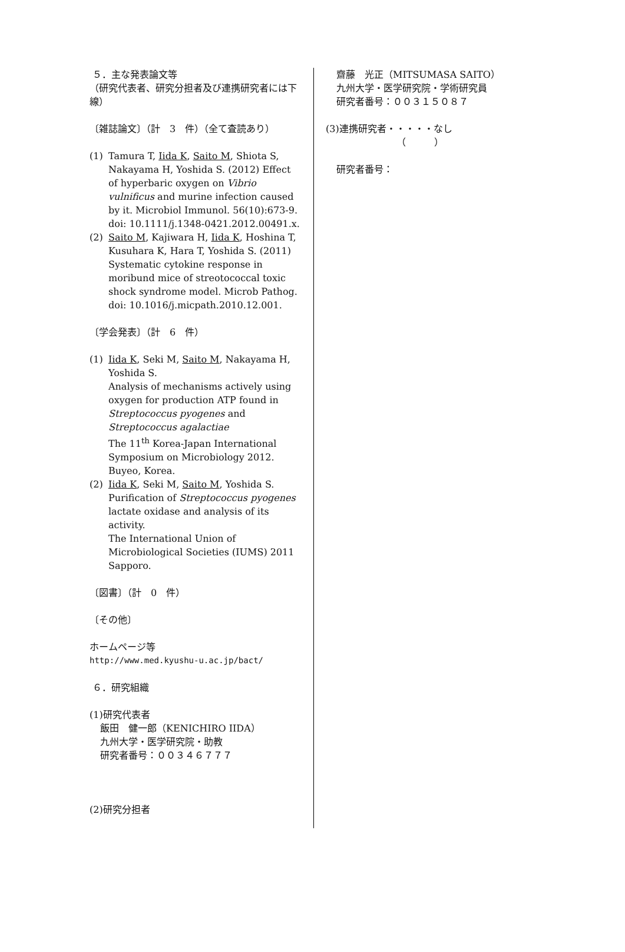５．主な発表論文等
（研究代表者、研究分担者及び連携研究者には下線）
〔雑誌論文〕（計　3　件）（全て査読あり）
(1) Tamura T, Iida K, Saito M, Shiota S, Nakayama H, Yoshida S. (2012) Effect of hyperbaric oxygen on Vibrio vulnificus and murine infection caused by it. Microbiol Immunol. 56(10):673-9. doi: 10.1111/j.1348-0421.2012.00491.x.
(2) Saito M, Kajiwara H, Iida K, Hoshina T, Kusuhara K, Hara T, Yoshida S. (2011) Systematic cytokine response in moribund mice of streotococcal toxic shock syndrome model. Microb Pathog. doi: 10.1016/j.micpath.2010.12.001.
〔学会発表〕（計　6　件）
(1) Iida K, Seki M, Saito M, Nakayama H, Yoshida S.
Analysis of mechanisms actively using oxygen for production ATP found in Streptococcus pyogenes and Streptococcus agalactiae
The 11<sup>th</sup> Korea-Japan International Symposium on Microbiology 2012. Buyeo, Korea.
(2) Iida K, Seki M, Saito M, Yoshida S.
Purification of Streptococcus pyogenes lactate oxidase and analysis of its activity.
The International Union of Microbiological Societies (IUMS) 2011 Sapporo.
〔図書〕（計　0　件）
〔その他〕
ホームページ等
http://www.med.kyushu-u.ac.jp/bact/
６．研究組織
(1)研究代表者
飯田　健一郎（KENICHIRO IIDA）
九州大学・医学研究院・助教
研究者番号：００３４６７７７
(2)研究分担者
齋藤　光正（MITSUMASA SAITO）
九州大学・医学研究院・学術研究員
研究者番号：００３１５０８７
(3)連携研究者・・・・・なし
（　　　）
研究者番号：